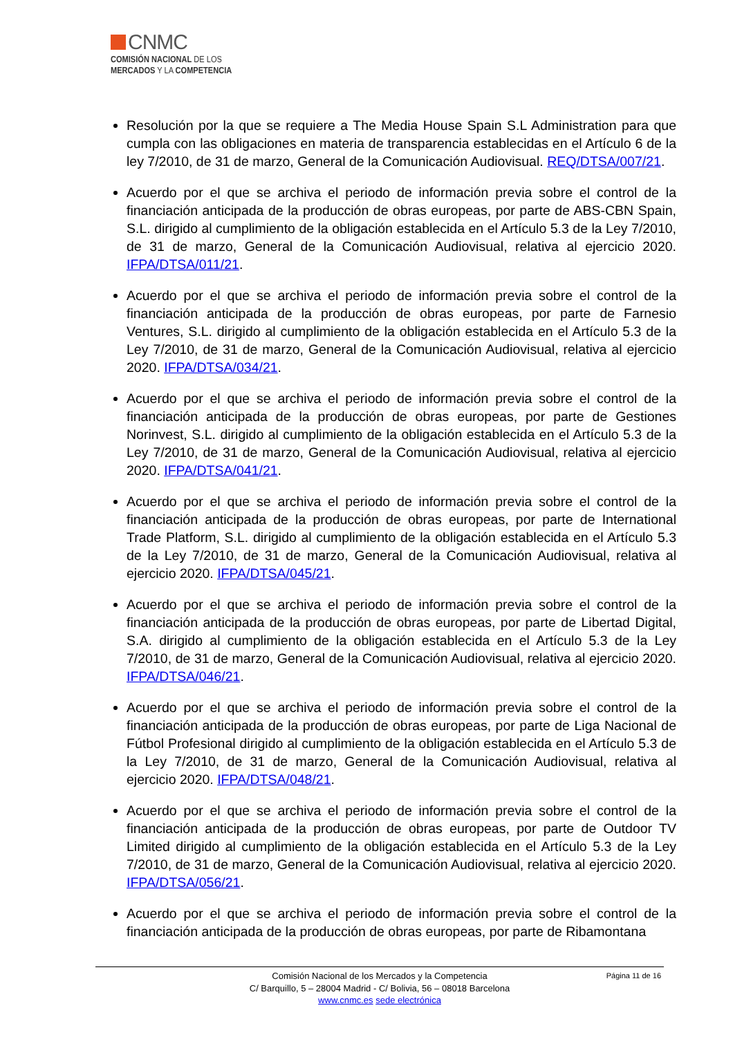CNMC
COMISIÓN NACIONAL DE LOS
MERCADOS Y LA COMPETENCIA
Resolución por la que se requiere a The Media House Spain S.L Administration para que cumpla con las obligaciones en materia de transparencia establecidas en el Artículo 6 de la ley 7/2010, de 31 de marzo, General de la Comunicación Audiovisual. REQ/DTSA/007/21.
Acuerdo por el que se archiva el periodo de información previa sobre el control de la financiación anticipada de la producción de obras europeas, por parte de ABS-CBN Spain, S.L. dirigido al cumplimiento de la obligación establecida en el Artículo 5.3 de la Ley 7/2010, de 31 de marzo, General de la Comunicación Audiovisual, relativa al ejercicio 2020. IFPA/DTSA/011/21.
Acuerdo por el que se archiva el periodo de información previa sobre el control de la financiación anticipada de la producción de obras europeas, por parte de Farnesio Ventures, S.L. dirigido al cumplimiento de la obligación establecida en el Artículo 5.3 de la Ley 7/2010, de 31 de marzo, General de la Comunicación Audiovisual, relativa al ejercicio 2020. IFPA/DTSA/034/21.
Acuerdo por el que se archiva el periodo de información previa sobre el control de la financiación anticipada de la producción de obras europeas, por parte de Gestiones Norinvest, S.L. dirigido al cumplimiento de la obligación establecida en el Artículo 5.3 de la Ley 7/2010, de 31 de marzo, General de la Comunicación Audiovisual, relativa al ejercicio 2020. IFPA/DTSA/041/21.
Acuerdo por el que se archiva el periodo de información previa sobre el control de la financiación anticipada de la producción de obras europeas, por parte de International Trade Platform, S.L. dirigido al cumplimiento de la obligación establecida en el Artículo 5.3 de la Ley 7/2010, de 31 de marzo, General de la Comunicación Audiovisual, relativa al ejercicio 2020. IFPA/DTSA/045/21.
Acuerdo por el que se archiva el periodo de información previa sobre el control de la financiación anticipada de la producción de obras europeas, por parte de Libertad Digital, S.A. dirigido al cumplimiento de la obligación establecida en el Artículo 5.3 de la Ley 7/2010, de 31 de marzo, General de la Comunicación Audiovisual, relativa al ejercicio 2020. IFPA/DTSA/046/21.
Acuerdo por el que se archiva el periodo de información previa sobre el control de la financiación anticipada de la producción de obras europeas, por parte de Liga Nacional de Fútbol Profesional dirigido al cumplimiento de la obligación establecida en el Artículo 5.3 de la Ley 7/2010, de 31 de marzo, General de la Comunicación Audiovisual, relativa al ejercicio 2020. IFPA/DTSA/048/21.
Acuerdo por el que se archiva el periodo de información previa sobre el control de la financiación anticipada de la producción de obras europeas, por parte de Outdoor TV Limited dirigido al cumplimiento de la obligación establecida en el Artículo 5.3 de la Ley 7/2010, de 31 de marzo, General de la Comunicación Audiovisual, relativa al ejercicio 2020. IFPA/DTSA/056/21.
Acuerdo por el que se archiva el periodo de información previa sobre el control de la financiación anticipada de la producción de obras europeas, por parte de Ribamontana
Página 11 de 16 Comisión Nacional de los Mercados y la Competencia
C/ Barquillo, 5 – 28004 Madrid - C/ Bolivia, 56 – 08018 Barcelona
www.cnmc.es sede electrónica